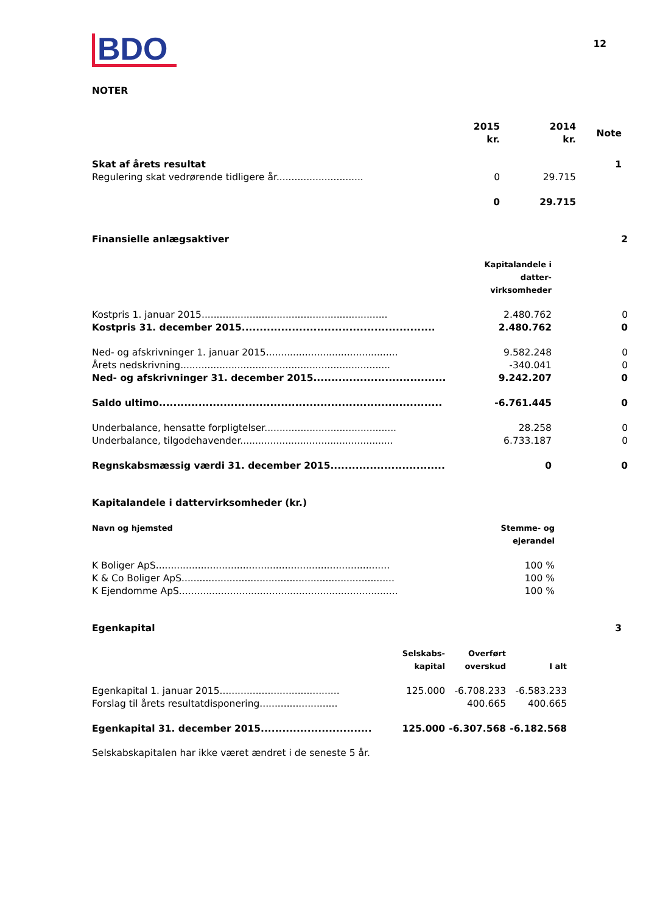BDO
12
NOTER
| | 2015 kr. | 2014 kr. | Note |
| Skat af årets resultat | | | 1 |
| Regulering skat vedrørende tidligere år............................. | 0 | 29.715 | |
| | 0 | 29.715 | |
| Finansielle anlægsaktiver | | 2 |
| | Kapitalandele i datter- virksomheder | |
| Kostpris 1. januar 2015.............................................................. | 2.480.762 | 0 |
| Kostpris 31. december 2015...................................................... | 2.480.762 | 0 |
| Ned- og afskrivninger 1. januar 2015............................................ | 9.582.248 | 0 |
| Årets nedskrivning...................................................................... | -340.041 | 0 |
| Ned- og afskrivninger 31. december 2015..................................... | 9.242.207 | 0 |
| Saldo ultimo............................................................................... | -6.761.445 | 0 |
| Underbalance, hensatte forpligtelser............................................ | 28.258 | 0 |
| Underbalance, tilgodehavender................................................... | 6.733.187 | 0 |
| Regnskabsmæssig værdi 31. december 2015................................ | 0 | 0 |
| Kapitalandele i dattervirksomheder (kr.) | |
| Navn og hjemsted | Stemme- og ejerandel |
| K Boliger ApS.............................................................................. | 100 % |
| K & Co Boliger ApS....................................................................... | 100 % |
| K Ejendomme ApS......................................................................... | 100 % |
| Egenkapital | | | | 3 |
| | Selskabs- kapital | Overført overskud | I alt | |
| Egenkapital 1. januar 2015........................................ | 125.000 | -6.708.233 | -6.583.233 | |
| Forslag til årets resultatdisponering.......................... | | 400.665 | 400.665 | |
| Egenkapital 31. december 2015............................... | 125.000 | -6.307.568 | -6.182.568 | |
Selskabskapitalen har ikke været ændret i de seneste 5 år.